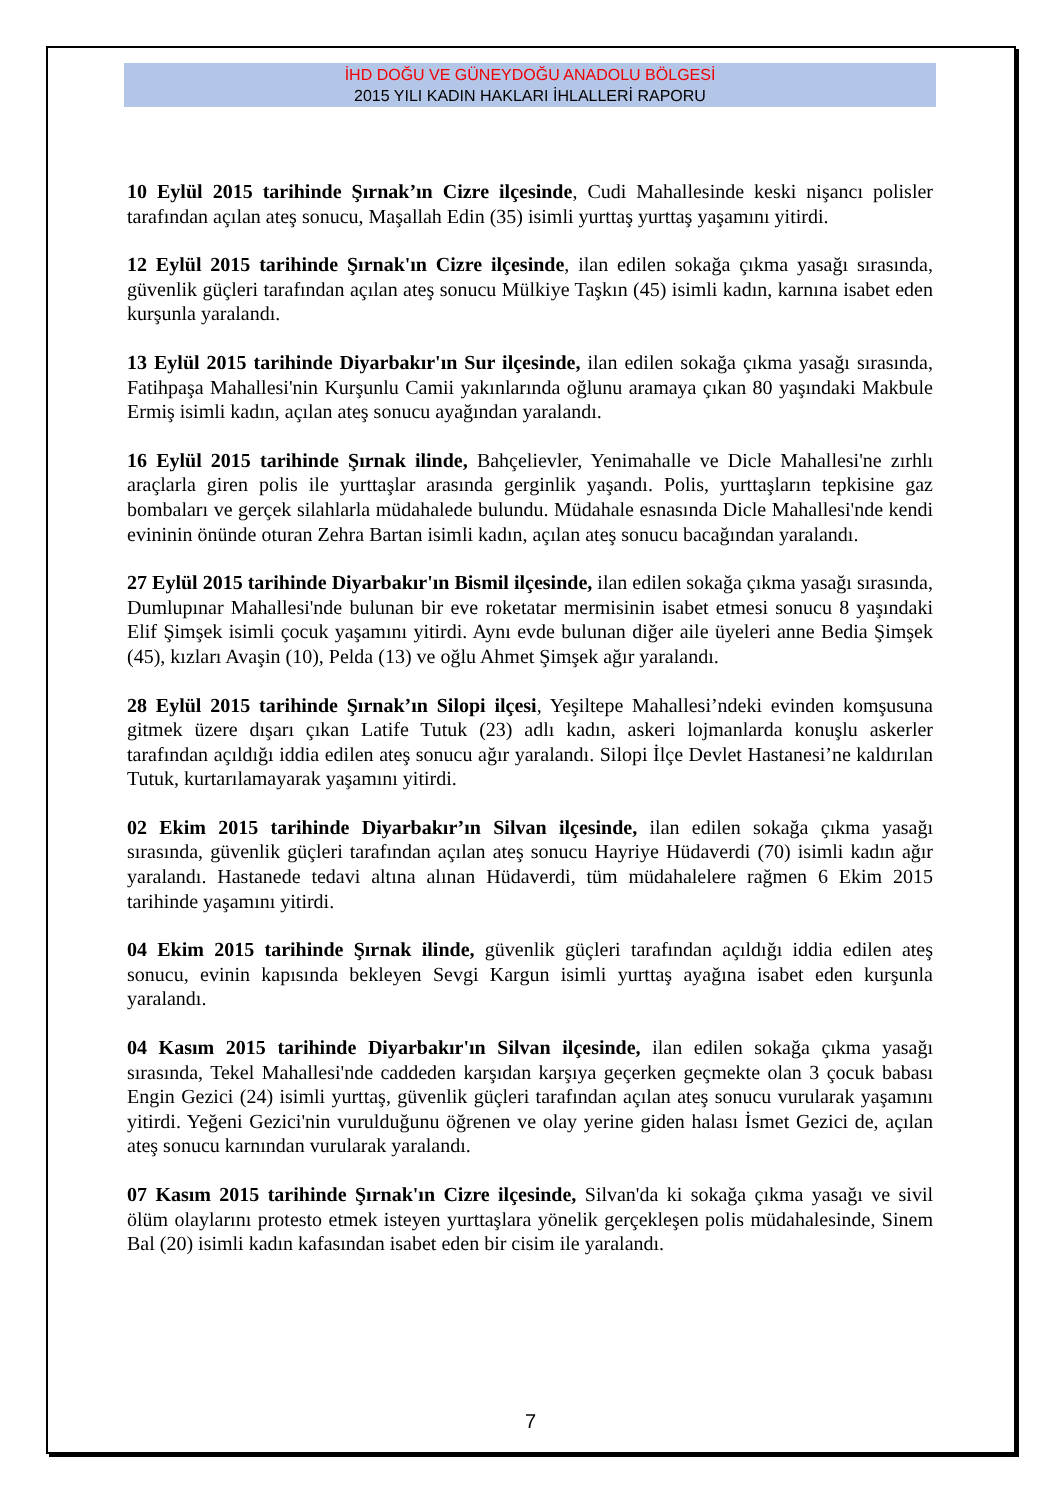İHD DOĞU VE GÜNEYDOĞU ANADOLU BÖLGESİ
2015 YILI KADIN HAKLARI İHLALLERİ RAPORU
10 Eylül 2015 tarihinde Şırnak’ın Cizre ilçesinde, Cudi Mahallesinde keski nişancı polisler tarafından açılan ateş sonucu, Maşallah Edin (35) isimli yurttaş yurttaş yaşamını yitirdi.
12 Eylül 2015 tarihinde Şırnak'ın Cizre ilçesinde, ilan edilen sokağa çıkma yasağı sırasında, güvenlik güçleri tarafından açılan ateş sonucu Mülkiye Taşkın (45) isimli kadın, karnına isabet eden kurşunla yaralandı.
13 Eylül 2015 tarihinde Diyarbakır'ın Sur ilçesinde, ilan edilen sokağa çıkma yasağı sırasında, Fatihpaşa Mahallesi'nin Kurşunlu Camii yakınlarında oğlunu aramaya çıkan 80 yaşındaki Makbule Ermiş isimli kadın, açılan ateş sonucu ayağından yaralandı.
16 Eylül 2015 tarihinde Şırnak ilinde, Bahçelievler, Yenimahalle ve Dicle Mahallesi'ne zırhlı araçlarla giren polis ile yurttaşlar arasında gerginlik yaşandı. Polis, yurttaşların tepkisine gaz bombaları ve gerçek silahlarla müdahalede bulundu. Müdahale esnasında Dicle Mahallesi'nde kendi evininin önünde oturan Zehra Bartan isimli kadın, açılan ateş sonucu bacağından yaralandı.
27 Eylül 2015 tarihinde Diyarbakır'ın Bismil ilçesinde, ilan edilen sokağa çıkma yasağı sırasında, Dumlupınar Mahallesi'nde bulunan bir eve roketatar mermisinin isabet etmesi sonucu 8 yaşındaki Elif Şimşek isimli çocuk yaşamını yitirdi. Aynı evde bulunan diğer aile üyeleri anne Bedia Şimşek (45), kızları Avaşin (10), Pelda (13) ve oğlu Ahmet Şimşek ağır yaralandı.
28 Eylül 2015 tarihinde Şırnak’ın Silopi ilçesi, Yeşiltepe Mahallesi’ndeki evinden komşusuna gitmek üzere dışarı çıkan Latife Tutuk (23) adlı kadın, askeri lojmanlarda konuşlu askerler tarafından açıldığı iddia edilen ateş sonucu ağır yaralandı. Silopi İlçe Devlet Hastanesi’ne kaldırılan Tutuk, kurtarılamayarak yaşamını yitirdi.
02 Ekim 2015 tarihinde Diyarbakır’ın Silvan ilçesinde, ilan edilen sokağa çıkma yasağı sırasında, güvenlik güçleri tarafından açılan ateş sonucu Hayriye Hüdaverdi (70) isimli kadın ağır yaralandı. Hastanede tedavi altına alınan Hüdaverdi, tüm müdahalelere rağmen 6 Ekim 2015 tarihinde yaşamını yitirdi.
04 Ekim 2015 tarihinde Şırnak ilinde, güvenlik güçleri tarafından açıldığı iddia edilen ateş sonucu, evinin kapısında bekleyen Sevgi Kargun isimli yurttaş ayağına isabet eden kurşunla yaralandı.
04 Kasım 2015 tarihinde Diyarbakır'ın Silvan ilçesinde, ilan edilen sokağa çıkma yasağı sırasında, Tekel Mahallesi'nde caddeden karşıdan karşıya geçerken geçmekte olan 3 çocuk babası Engin Gezici (24) isimli yurttaş, güvenlik güçleri tarafından açılan ateş sonucu vurularak yaşamını yitirdi. Yeğeni Gezici'nin vurulduğunu öğrenen ve olay yerine giden halası İsmet Gezici de, açılan ateş sonucu karnından vurularak yaralandı.
07 Kasım 2015 tarihinde Şırnak'ın Cizre ilçesinde, Silvan'da ki sokağa çıkma yasağı ve sivil ölüm olaylarını protesto etmek isteyen yurttaşlara yönelik gerçekleşen polis müdahalesinde, Sinem Bal (20) isimli kadın kafasından isabet eden bir cisim ile yaralandı.
7